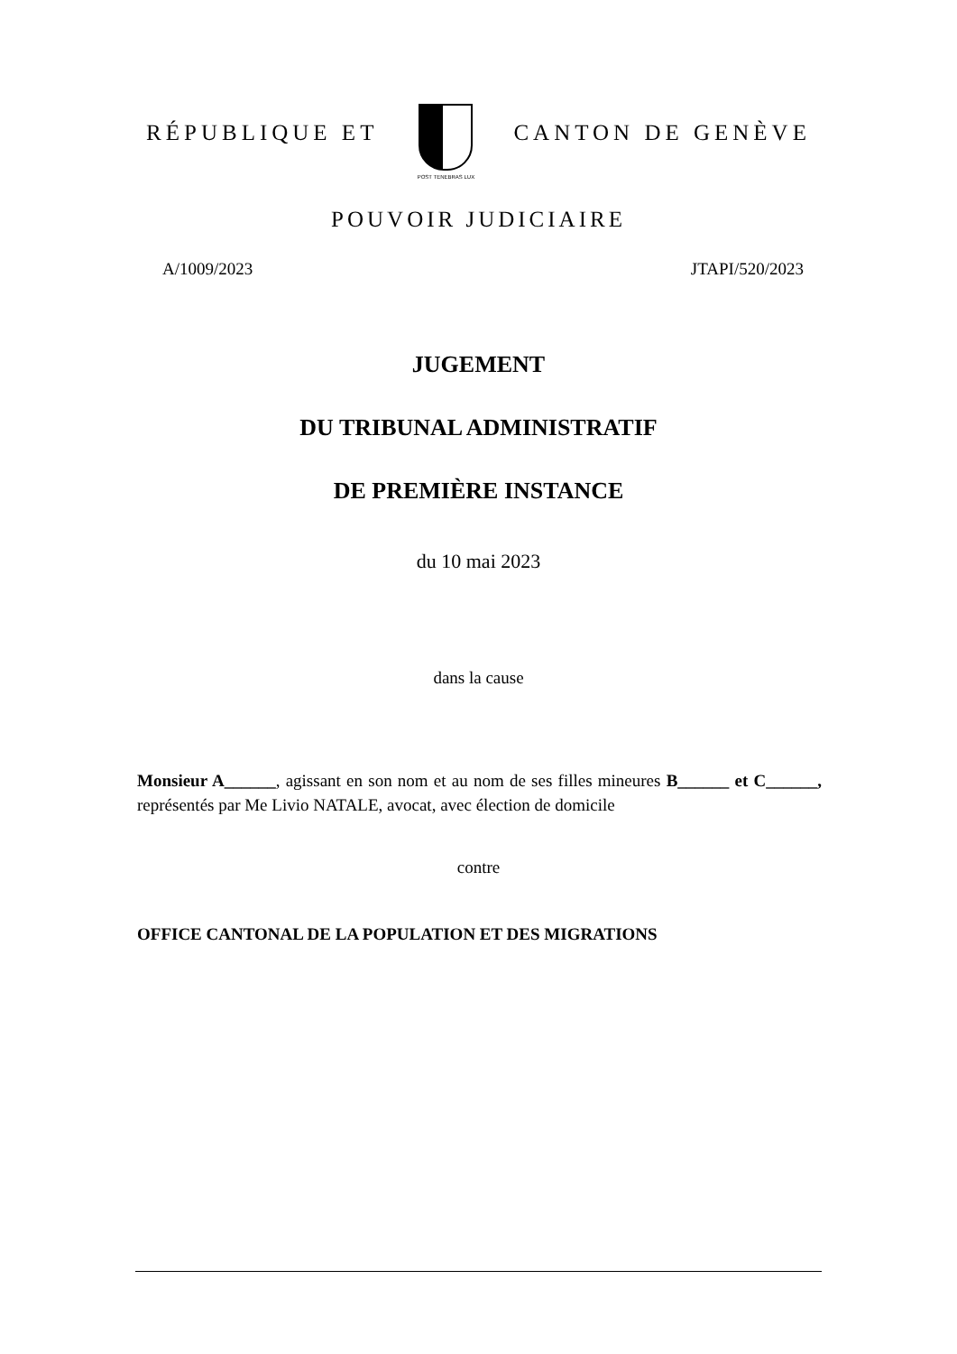RÉPUBLIQUE ET
POST TENEBRAS LUX
CANTON DE GENÈVE
POUVOIR JUDICIAIRE
A/1009/2023 JTAPI/520/2023
JUGEMENT
DU TRIBUNAL ADMINISTRATIF
DE PREMIÈRE INSTANCE
du 10 mai 2023
dans la cause
Monsieur A______, agissant en son nom et au nom de ses filles mineures B______ et C______, représentés par Me Livio NATALE, avocat, avec élection de domicile
contre
OFFICE CANTONAL DE LA POPULATION ET DES MIGRATIONS